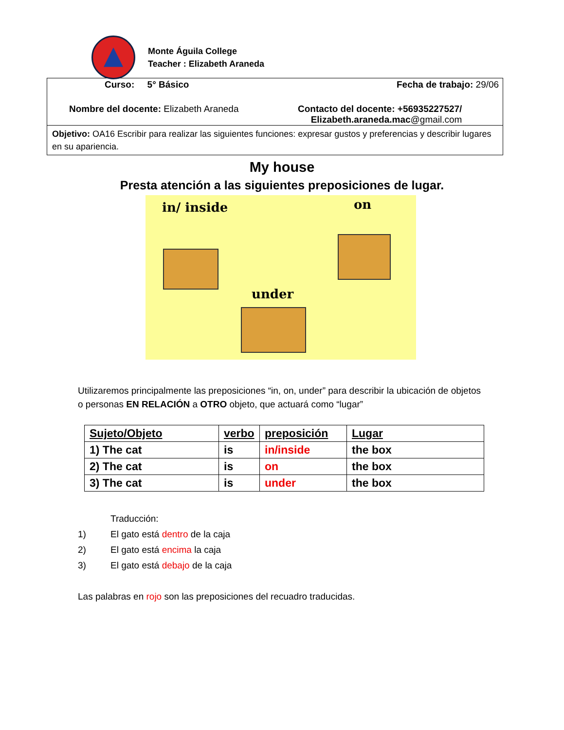Monte Águila College
Teacher : Elizabeth Araneda
Curso: 5° Básico Fecha de trabajo: 29/06
Nombre del docente: Elizabeth Araneda Contacto del docente: +56935227527/
Elizabeth.araneda.mac@gmail.com
Objetivo: OA16 Escribir para realizar las siguientes funciones: expresar gustos y preferencias y describir lugares en su apariencia.
My house
Presta atención a las siguientes preposiciones de lugar.
in/ inside on
under
Utilizaremos principalmente las preposiciones “in, on, under” para describir la ubicación de objetos o personas EN RELACIÓN a OTRO objeto, que actuará como “lugar”
| Sujeto/Objeto | verbo | preposición | Lugar |
| --- | --- | --- | --- |
| 1) The cat | is | in/inside | the box |
| 2) The cat | is | on | the box |
| 3) The cat | is | under | the box |
Traducción:
1) El gato está dentro de la caja
2) El gato está encima la caja
3) El gato está debajo de la caja
Las palabras en rojo son las preposiciones del recuadro traducidas.